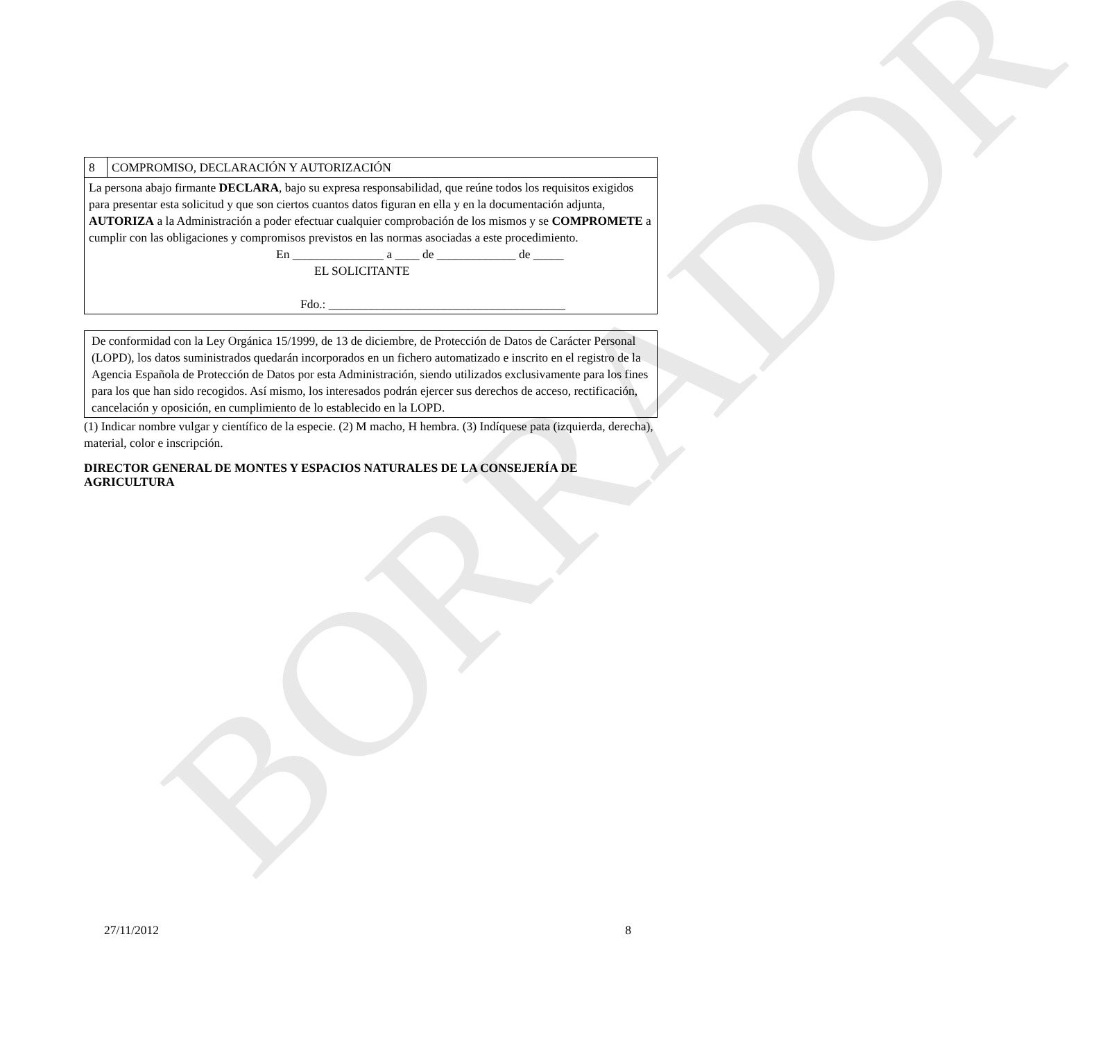BORRADOR
| 8 | COMPROMISO, DECLARACIÓN Y AUTORIZACIÓN |
| La persona abajo firmante DECLARA , bajo su expresa responsabilidad, que reúne todos los requisitos exigidos para presentar esta solicitud y que son ciertos cuantos datos figuran en ella y en la documentación adjunta, AUTORIZA a la Administración a poder efectuar cualquier comprobación de los mismos y se COMPROMETE a cumplir con las obligaciones y compromisos previstos en las normas asociadas a este procedimiento. En _______________ a ____ de _____________ de _____ EL SOLICITANTE Fdo.: _______________________________________ | |
De conformidad con la Ley Orgánica 15/1999, de 13 de diciembre, de Protección de Datos de Carácter Personal (LOPD), los datos suministrados quedarán incorporados en un fichero automatizado e inscrito en el registro de la Agencia Española de Protección de Datos por esta Administración, siendo utilizados exclusivamente para los fines para los que han sido recogidos. Así mismo, los interesados podrán ejercer sus derechos de acceso, rectificación, cancelación y oposición, en cumplimiento de lo establecido en la LOPD.
(1) Indicar nombre vulgar y científico de la especie. (2) M macho, H hembra. (3) Indíquese pata (izquierda, derecha), material, color e inscripción.
DIRECTOR GENERAL DE MONTES Y ESPACIOS NATURALES DE LA CONSEJERÍA DE AGRICULTURA
27/11/2012 8